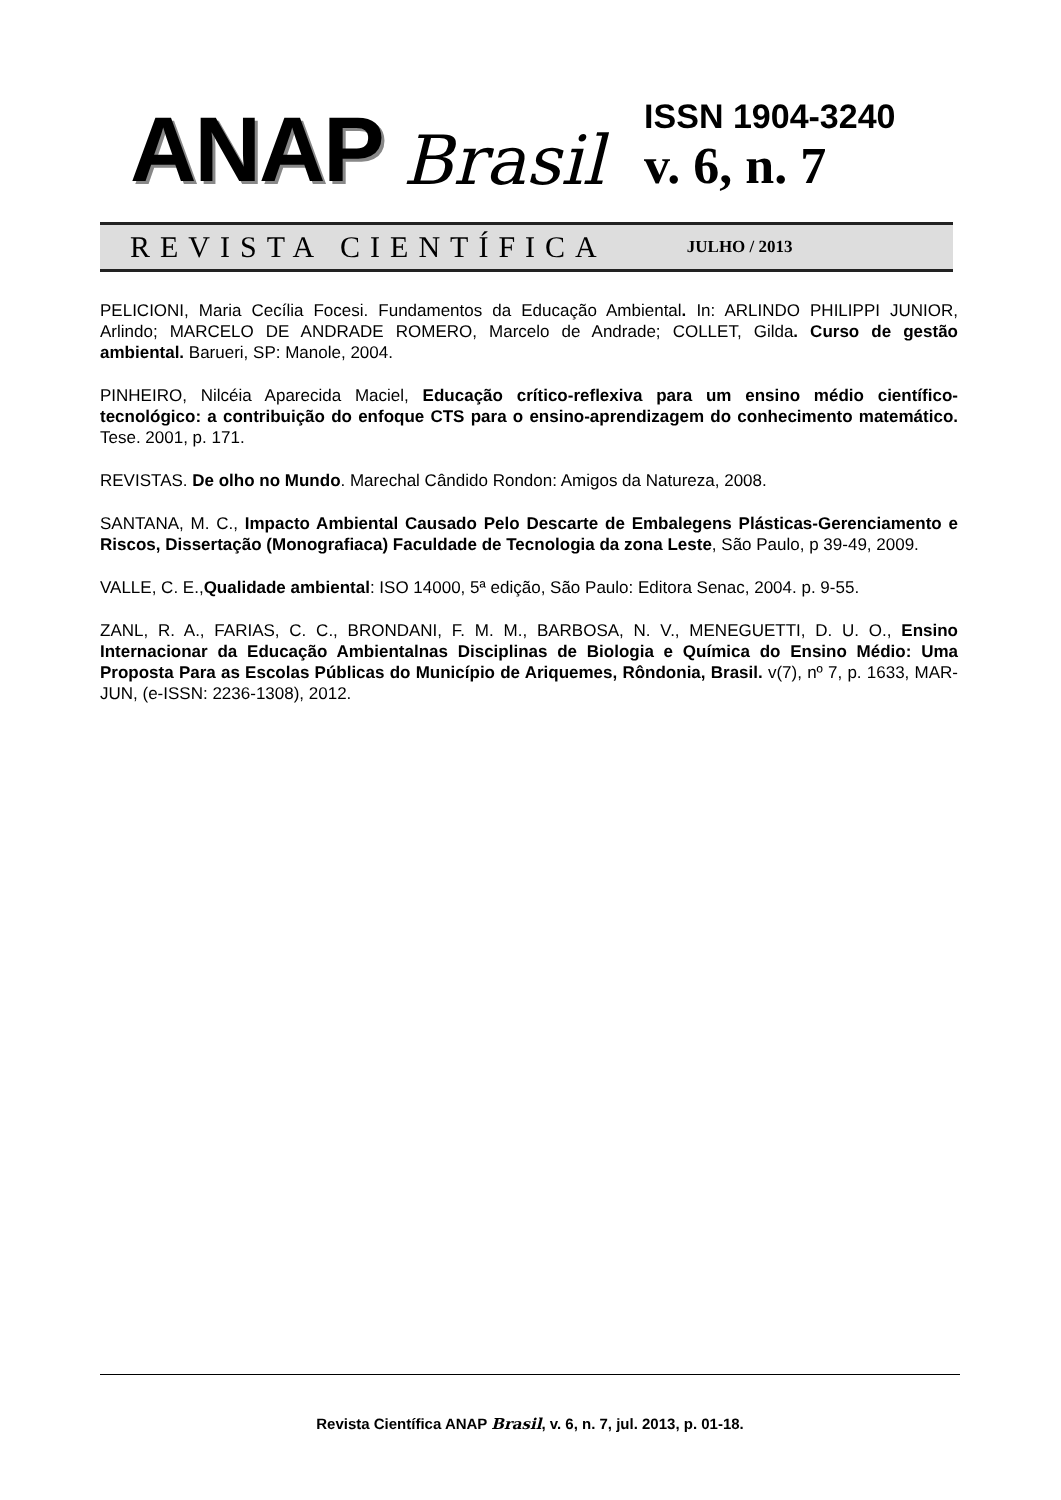ANAP Brasil
ISSN 1904-3240
v. 6, n. 7
REVISTA CIENTÍFICA JULHO / 2013
PELICIONI, Maria Cecília Focesi. Fundamentos da Educação Ambiental. In: ARLINDO PHILIPPI JUNIOR, Arlindo; MARCELO DE ANDRADE ROMERO, Marcelo de Andrade; COLLET, Gilda. Curso de gestão ambiental. Barueri, SP: Manole, 2004.
PINHEIRO, Nilcéia Aparecida Maciel, Educação crítico-reflexiva para um ensino médio científico-tecnológico: a contribuição do enfoque CTS para o ensino-aprendizagem do conhecimento matemático. Tese. 2001, p. 171.
REVISTAS. De olho no Mundo. Marechal Cândido Rondon: Amigos da Natureza, 2008.
SANTANA, M. C., Impacto Ambiental Causado Pelo Descarte de Embalegens Plásticas-Gerenciamento e Riscos, Dissertação (Monografiaca) Faculdade de Tecnologia da zona Leste, São Paulo, p 39-49, 2009.
VALLE, C. E.,Qualidade ambiental: ISO 14000, 5ª edição, São Paulo: Editora Senac, 2004. p. 9-55.
ZANL, R. A., FARIAS, C. C., BRONDANI, F. M. M., BARBOSA, N. V., MENEGUETTI, D. U. O., Ensino Internacionar da Educação Ambientalnas Disciplinas de Biologia e Química do Ensino Médio: Uma Proposta Para as Escolas Públicas do Município de Ariquemes, Rôndonia, Brasil. v(7), nº 7, p. 1633, MAR-JUN, (e-ISSN: 2236-1308), 2012.
Revista Científica ANAP Brasil, v. 6, n. 7, jul. 2013, p. 01-18.